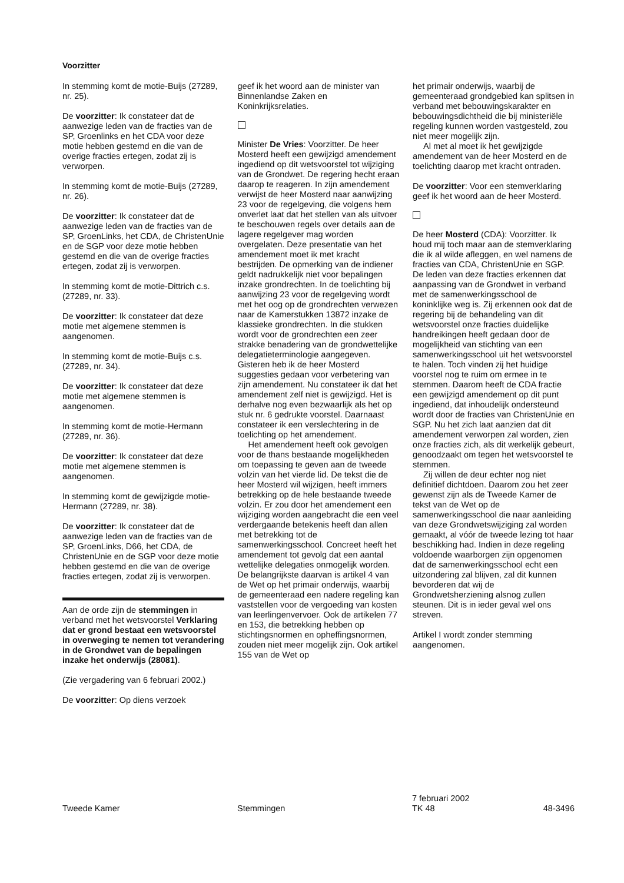Voorzitter
In stemming komt de motie-Buijs (27289, nr. 25).
De voorzitter: Ik constateer dat de aanwezige leden van de fracties van de SP, Groenlinks en het CDA voor deze motie hebben gestemd en die van de overige fracties ertegen, zodat zij is verworpen.
In stemming komt de motie-Buijs (27289, nr. 26).
De voorzitter: Ik constateer dat de aanwezige leden van de fracties van de SP, GroenLinks, het CDA, de ChristenUnie en de SGP voor deze motie hebben gestemd en die van de overige fracties ertegen, zodat zij is verworpen.
In stemming komt de motie-Dittrich c.s. (27289, nr. 33).
De voorzitter: Ik constateer dat deze motie met algemene stemmen is aangenomen.
In stemming komt de motie-Buijs c.s. (27289, nr. 34).
De voorzitter: Ik constateer dat deze motie met algemene stemmen is aangenomen.
In stemming komt de motie-Hermann (27289, nr. 36).
De voorzitter: Ik constateer dat deze motie met algemene stemmen is aangenomen.
In stemming komt de gewijzigde motie-Hermann (27289, nr. 38).
De voorzitter: Ik constateer dat de aanwezige leden van de fracties van de SP, GroenLinks, D66, het CDA, de ChristenUnie en de SGP voor deze motie hebben gestemd en die van de overige fracties ertegen, zodat zij is verworpen.
Aan de orde zijn de stemmingen in verband met het wetsvoorstel Verklaring dat er grond bestaat een wetsvoorstel in overweging te nemen tot verandering in de Grondwet van de bepalingen inzake het onderwijs (28081).
(Zie vergadering van 6 februari 2002.)
De voorzitter: Op diens verzoek
geef ik het woord aan de minister van Binnenlandse Zaken en Koninkrijksrelaties.
Minister De Vries: Voorzitter. De heer Mosterd heeft een gewijzigd amendement ingediend op dit wetsvoorstel tot wijziging van de Grondwet. De regering hecht eraan daarop te reageren. In zijn amendement verwijst de heer Mosterd naar aanwijzing 23 voor de regelgeving, die volgens hem onverlet laat dat het stellen van als uitvoer te beschouwen regels over details aan de lagere regelgever mag worden overgelaten. Deze presentatie van het amendement moet ik met kracht bestrijden. De opmerking van de indiener geldt nadrukkelijk niet voor bepalingen inzake grondrechten. In de toelichting bij aanwijzing 23 voor de regelgeving wordt met het oog op de grondrechten verwezen naar de Kamerstukken 13872 inzake de klassieke grondrechten. In die stukken wordt voor de grondrechten een zeer strakke benadering van de grondwettelijke delegatieterminologie aangegeven. Gisteren heb ik de heer Mosterd suggesties gedaan voor verbetering van zijn amendement. Nu constateer ik dat het amendement zelf niet is gewijzigd. Het is derhalve nog even bezwaarlijk als het op stuk nr. 6 gedrukte voorstel. Daarnaast constateer ik een verslechtering in de toelichting op het amendement.
Het amendement heeft ook gevolgen voor de thans bestaande mogelijkheden om toepassing te geven aan de tweede volzin van het vierde lid. De tekst die de heer Mosterd wil wijzigen, heeft immers betrekking op de hele bestaande tweede volzin. Er zou door het amendement een wijziging worden aangebracht die een veel verdergaande betekenis heeft dan allen met betrekking tot de samenwerkingsschool. Concreet heeft het amendement tot gevolg dat een aantal wettelijke delegaties onmogelijk worden. De belangrijkste daarvan is artikel 4 van de Wet op het primair onderwijs, waarbij de gemeenteraad een nadere regeling kan vaststellen voor de vergoeding van kosten van leerlingenvervoer. Ook de artikelen 77 en 153, die betrekking hebben op stichtingsnormen en opheffingsnormen, zouden niet meer mogelijk zijn. Ook artikel 155 van de Wet op
het primair onderwijs, waarbij de gemeenteraad grondgebied kan splitsen in verband met bebouwingskarakter en bebouwingsdichtheid die bij ministeriële regeling kunnen worden vastgesteld, zou niet meer mogelijk zijn.
Al met al moet ik het gewijzigde amendement van de heer Mosterd en de toelichting daarop met kracht ontraden.
De voorzitter: Voor een stemverklaring geef ik het woord aan de heer Mosterd.
De heer Mosterd (CDA): Voorzitter. Ik houd mij toch maar aan de stemverklaring die ik al wilde afleggen, en wel namens de fracties van CDA, ChristenUnie en SGP. De leden van deze fracties erkennen dat aanpassing van de Grondwet in verband met de samenwerkingsschool de koninklijke weg is. Zij erkennen ook dat de regering bij de behandeling van dit wetsvoorstel onze fracties duidelijke handreikingen heeft gedaan door de mogelijkheid van stichting van een samenwerkingsschool uit het wetsvoorstel te halen. Toch vinden zij het huidige voorstel nog te ruim om ermee in te stemmen. Daarom heeft de CDA fractie een gewijzigd amendement op dit punt ingediend, dat inhoudelijk ondersteund wordt door de fracties van ChristenUnie en SGP. Nu het zich laat aanzien dat dit amendement verworpen zal worden, zien onze fracties zich, als dit werkelijk gebeurt, genoodzaakt om tegen het wetsvoorstel te stemmen.
Zij willen de deur echter nog niet definitief dichtdoen. Daarom zou het zeer gewenst zijn als de Tweede Kamer de tekst van de Wet op de samenwerkingsschool die naar aanleiding van deze Grondwetswijziging zal worden gemaakt, al vóór de tweede lezing tot haar beschikking had. Indien in deze regeling voldoende waarborgen zijn opgenomen dat de samenwerkingsschool echt een uitzondering zal blijven, zal dit kunnen bevorderen dat wij de Grondwetsherziening alsnog zullen steunen. Dit is in ieder geval wel ons streven.
Artikel I wordt zonder stemming aangenomen.
Tweede Kamer Stemmingen
7 februari 2002
TK 48
48-3496